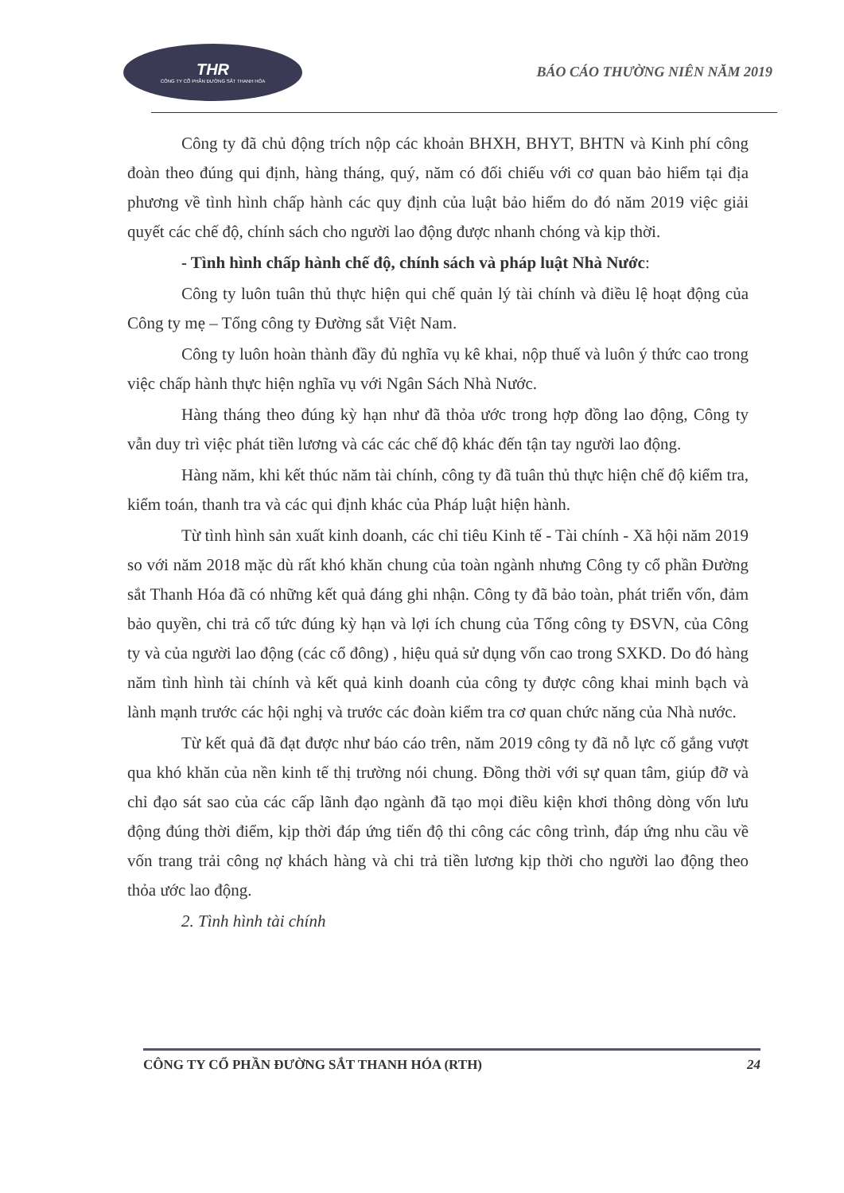THR
CÔNG TY CỔ PHẦN ĐƯỜNG SẮT THANH HÓA
BÁO CÁO THƯỜNG NIÊN NĂM 2019
Công ty đã chủ động trích nộp các khoản BHXH, BHYT, BHTN và Kinh phí công đoàn theo đúng qui định, hàng tháng, quý, năm có đối chiếu với cơ quan bảo hiểm tại địa phương về tình hình chấp hành các quy định của luật bảo hiểm do đó năm 2019 việc giải quyết các chế độ, chính sách cho người lao động được nhanh chóng và kịp thời.
- Tình hình chấp hành chế độ, chính sách và pháp luật Nhà Nước:
Công ty luôn tuân thủ thực hiện qui chế quản lý tài chính và điều lệ hoạt động của Công ty mẹ – Tổng công ty Đường sắt Việt Nam.
Công ty luôn hoàn thành đầy đủ nghĩa vụ kê khai, nộp thuế và luôn ý thức cao trong việc chấp hành thực hiện nghĩa vụ với Ngân Sách Nhà Nước.
Hàng tháng theo đúng kỳ hạn như đã thỏa ước trong hợp đồng lao động, Công ty vẫn duy trì việc phát tiền lương và các các chế độ khác đến tận tay người lao động.
Hàng năm, khi kết thúc năm tài chính, công ty đã tuân thủ thực hiện chế độ kiểm tra, kiểm toán, thanh tra và các qui định khác của Pháp luật hiện hành.
Từ tình hình sản xuất kinh doanh, các chỉ tiêu Kinh tế - Tài chính - Xã hội năm 2019 so với năm 2018 mặc dù rất khó khăn chung của toàn ngành nhưng Công ty cổ phần Đường sắt Thanh Hóa đã có những kết quả đáng ghi nhận. Công ty đã bảo toàn, phát triển vốn, đảm bảo quyền, chi trả cổ tức đúng kỳ hạn và lợi ích chung của Tổng công ty ĐSVN, của Công ty và của người lao động (các cổ đông) , hiệu quả sử dụng vốn cao trong SXKD. Do đó hàng năm tình hình tài chính và kết quả kinh doanh của công ty được công khai minh bạch và lành mạnh trước các hội nghị và trước các đoàn kiểm tra cơ quan chức năng của Nhà nước.
Từ kết quả đã đạt được như báo cáo trên, năm 2019 công ty đã nỗ lực cố gắng vượt qua khó khăn của nền kinh tế thị trường nói chung. Đồng thời với sự quan tâm, giúp đỡ và chỉ đạo sát sao của các cấp lãnh đạo ngành đã tạo mọi điều kiện khơi thông dòng vốn lưu động đúng thời điểm, kịp thời đáp ứng tiến độ thi công các công trình, đáp ứng nhu cầu về vốn trang trải công nợ khách hàng và chi trả tiền lương kịp thời cho người lao động theo thỏa ước lao động.
2. Tình hình tài chính
CÔNG TY CỔ PHẦN ĐƯỜNG SẮT THANH HÓA (RTH) 24